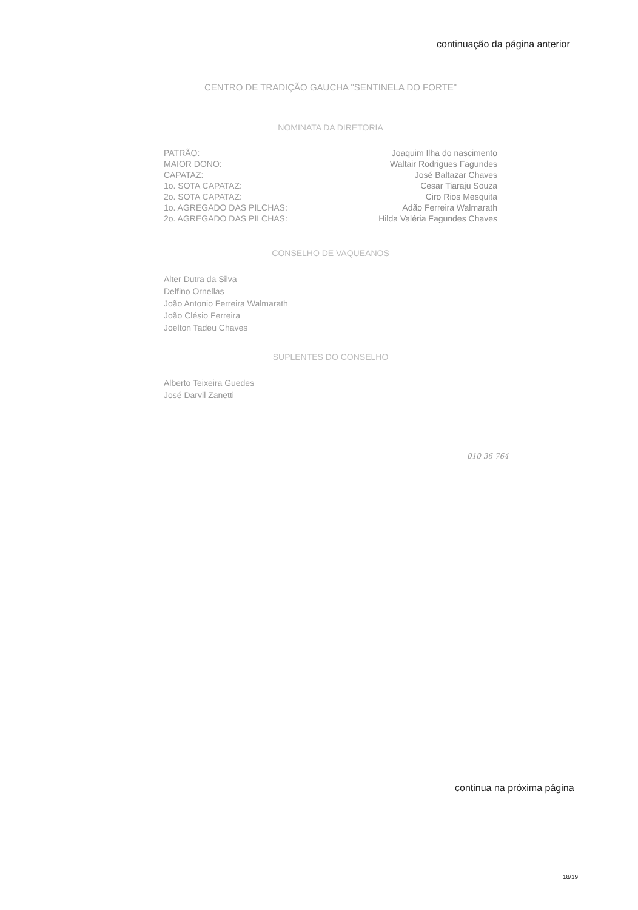continuação da página anterior
CENTRO DE TRADIÇÃO GAUCHA "SENTINELA DO FORTE"
NOMINATA DA DIRETORIA
| PATRÃO: | Joaquim Ilha do nascimento |
| MAIOR DONO: | Waltair Rodrigues Fagundes |
| CAPATAZ: | José Baltazar Chaves |
| 1o. SOTA CAPATAZ: | Cesar Tiaraju Souza |
| 2o. SOTA CAPATAZ: | Ciro Rios Mesquita |
| 1o. AGREGADO DAS PILCHAS: | Adão Ferreira Walmarath |
| 2o. AGREGADO DAS PILCHAS: | Hilda Valéria Fagundes Chaves |
CONSELHO DE VAQUEANOS
Alter Dutra da Silva
Delfino Ornellas
João Antonio Ferreira Walmarath
João Clésio Ferreira
Joelton Tadeu Chaves
SUPLENTES DO CONSELHO
Alberto Teixeira Guedes
José Darvil Zanetti
010 36 764
continua na próxima página
18/19